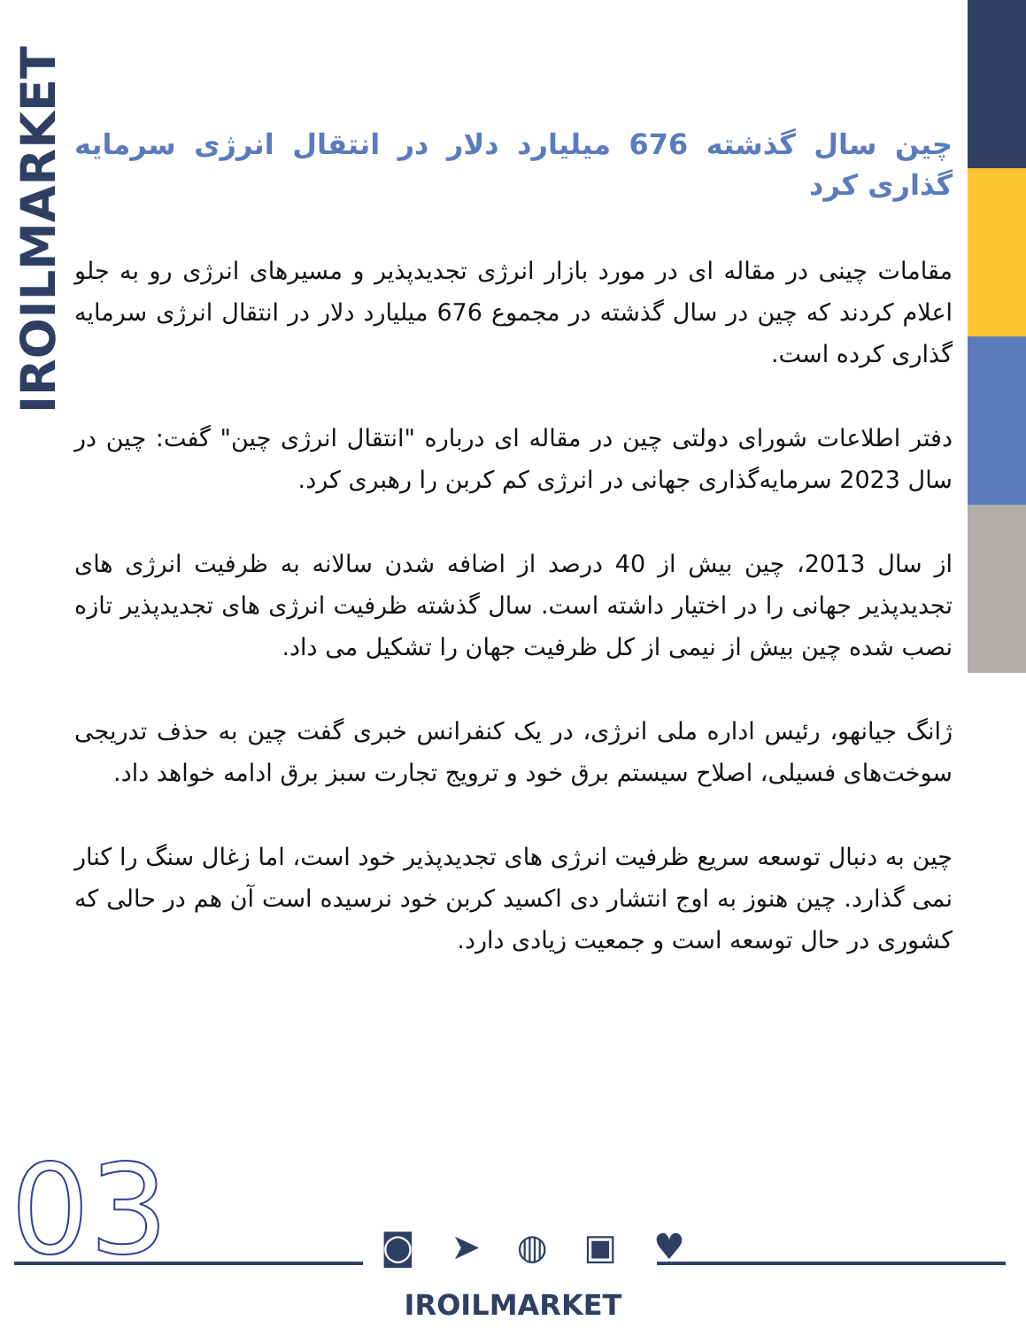IROILMARKET
چین سال گذشته 676 میلیارد دلار در انتقال انرژی سرمایه گذاری کرد
مقامات چینی در مقاله ای در مورد بازار انرژی تجدیدپذیر و مسیرهای انرژی رو به جلو اعلام کردند که چین در سال گذشته در مجموع 676 میلیارد دلار در انتقال انرژی سرمایه گذاری کرده است.
دفتر اطلاعات شورای دولتی چین در مقاله ای درباره "انتقال انرژی چین" گفت: چین در سال 2023 سرمایه‌گذاری جهانی در انرژی کم کربن را رهبری کرد.
از سال 2013، چین بیش از 40 درصد از اضافه شدن سالانه به ظرفیت انرژی های تجدیدپذیر جهانی را در اختیار داشته است. سال گذشته ظرفیت انرژی های تجدیدپذیر تازه نصب شده چین بیش از نیمی از کل ظرفیت جهان را تشکیل می داد.
ژانگ جیانهو، رئیس اداره ملی انرژی، در یک کنفرانس خبری گفت چین به حذف تدریجی سوخت‌های فسیلی، اصلاح سیستم برق خود و ترویج تجارت سبز برق ادامه خواهد داد.
چین به دنبال توسعه سریع ظرفیت انرژی های تجدیدپذیر خود است، اما زغال سنگ را کنار نمی گذارد. چین هنوز به اوج انتشار دی اکسید کربن خود نرسیده است آن هم در حالی که کشوری در حال توسعه است و جمعیت زیادی دارد.
03 ◙ ➤ ◍ ▣ ♥
IROILMARKET